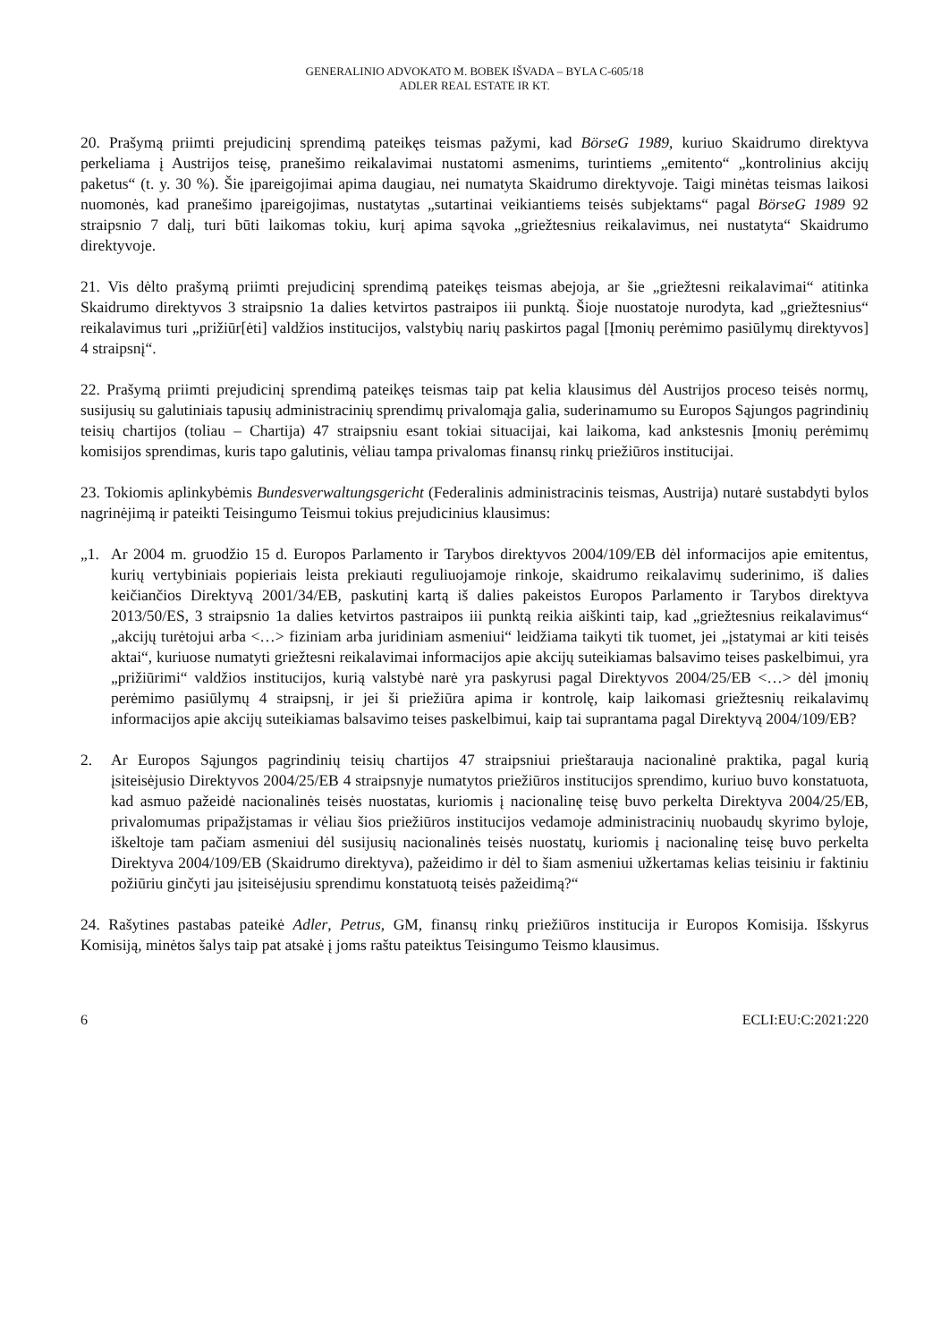GENERALINIO ADVOKATO M. BOBEK IŠVADA – BYLA C-605/18
ADLER REAL ESTATE IR KT.
20. Prašymą priimti prejudicinį sprendimą pateikęs teismas pažymi, kad BörseG 1989, kuriuo Skaidrumo direktyva perkeliama į Austrijos teisę, pranešimo reikalavimai nustatomi asmenims, turintiems „emitento“ „kontrolinius akcijų paketus“ (t. y. 30 %). Šie įpareigojimai apima daugiau, nei numatyta Skaidrumo direktyvoje. Taigi minėtas teismas laikosi nuomonės, kad pranešimo įpareigojimas, nustatytas „sutartinai veikiantiems teisės subjektams“ pagal BörseG 1989 92 straipsnio 7 dalį, turi būti laikomas tokiu, kurį apima sąvoka „griežtesnius reikalavimus, nei nustatyta“ Skaidrumo direktyvoje.
21. Vis dėlto prašymą priimti prejudicinį sprendimą pateikęs teismas abejoja, ar šie „griežtesni reikalavimai“ atitinka Skaidrumo direktyvos 3 straipsnio 1a dalies ketvirtos pastraipos iii punktą. Šioje nuostatoje nurodyta, kad „griežtesnius“ reikalavimus turi „prižiūr[ėti] valdžios institucijos, valstybių narių paskirtos pagal [Įmonių perėmimo pasiūlymų direktyvos] 4 straipsnį“.
22. Prašymą priimti prejudicinį sprendimą pateikęs teismas taip pat kelia klausimus dėl Austrijos proceso teisės normų, susijusių su galutiniais tapusių administracinių sprendimų privalomąja galia, suderinamumo su Europos Sąjungos pagrindinių teisių chartijos (toliau – Chartija) 47 straipsniu esant tokiai situacijai, kai laikoma, kad ankstesnis Įmonių perėmimų komisijos sprendimas, kuris tapo galutinis, vėliau tampa privalomas finansų rinkų priežiūros institucijai.
23. Tokiomis aplinkybėmis Bundesverwaltungsgericht (Federalinis administracinis teismas, Austrija) nutarė sustabdyti bylos nagrinėjimą ir pateikti Teisingumo Teismui tokius prejudicinius klausimus:
„1. Ar 2004 m. gruodžio 15 d. Europos Parlamento ir Tarybos direktyvos 2004/109/EB dėl informacijos apie emitentus, kurių vertybiniais popieriais leista prekiauti reguliuojamoje rinkoje, skaidrumo reikalavimų suderinimo, iš dalies keičiančios Direktyvą 2001/34/EB, paskutinį kartą iš dalies pakeistos Europos Parlamento ir Tarybos direktyva 2013/50/ES, 3 straipsnio 1a dalies ketvirtos pastraipos iii punktą reikia aiškinti taip, kad „griežtesnius reikalavimus“ „akcijų turėtojui arba <…> fiziniam arba juridiniam asmeniui“ leidžiama taikyti tik tuomet, jei „įstatymai ar kiti teisės aktai“, kuriuose numatyti griežtesni reikalavimai informacijos apie akcijų suteikiamas balsavimo teises paskelbimui, yra „prižiūrimi“ valdžios institucijos, kurią valstybė narė yra paskyrusi pagal Direktyvos 2004/25/EB <…> dėl įmonių perėmimo pasiūlymų 4 straipsnį, ir jei ši priežiūra apima ir kontrolę, kaip laikomasi griežtesnių reikalavimų informacijos apie akcijų suteikiamas balsavimo teises paskelbimui, kaip tai suprantama pagal Direktyvą 2004/109/EB?
2. Ar Europos Sąjungos pagrindinių teisių chartijos 47 straipsniui prieštarauja nacionalinė praktika, pagal kurią įsiteisėjusio Direktyvos 2004/25/EB 4 straipsnyje numatytos priežiūros institucijos sprendimo, kuriuo buvo konstatuota, kad asmuo pažeidė nacionalinės teisės nuostatas, kuriomis į nacionalinę teisę buvo perkelta Direktyva 2004/25/EB, privalomumas pripažįstamas ir vėliau šios priežiūros institucijos vedamoje administracinių nuobaudų skyrimo byloje, iškeltoje tam pačiam asmeniui dėl susijusių nacionalinės teisės nuostatų, kuriomis į nacionalinę teisę buvo perkelta Direktyva 2004/109/EB (Skaidrumo direktyva), pažeidimo ir dėl to šiam asmeniui užkertamas kelias teisiniu ir faktiniu požiūriu ginčyti jau įsiteisėjusiu sprendimu konstatuotą teisės pažeidimą?“
24. Rašytines pastabas pateikė Adler, Petrus, GM, finansų rinkų priežiūros institucija ir Europos Komisija. Išskyrus Komisiją, minėtos šalys taip pat atsakė į joms raštu pateiktus Teisingumo Teismo klausimus.
6 ECLI:EU:C:2021:220